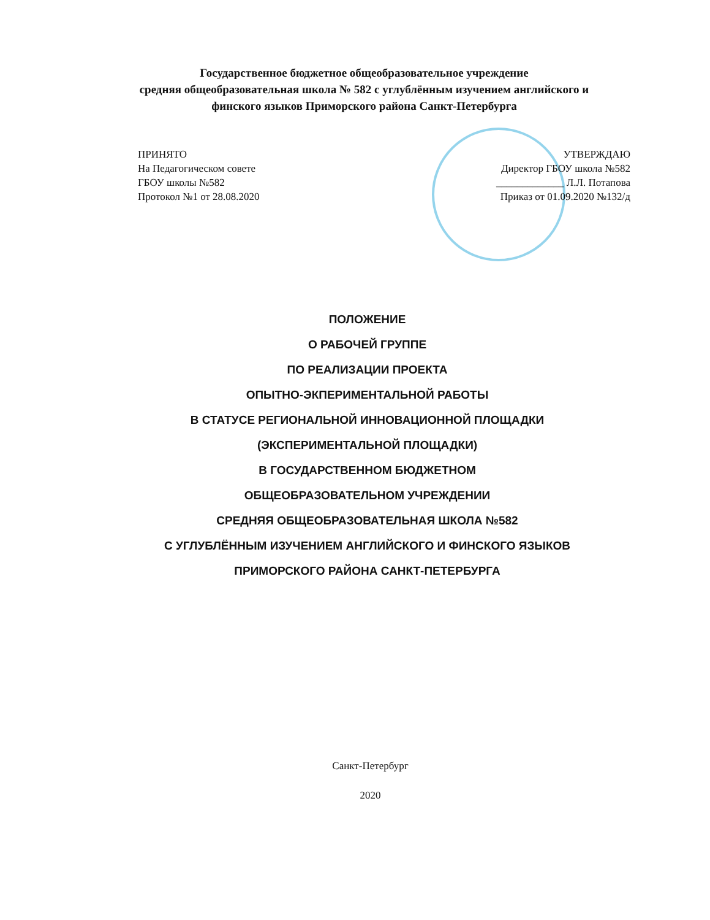Государственное бюджетное общеобразовательное учреждение
средняя общеобразовательная школа № 582 с углублённым изучением английского и
финского языков Приморского района Санкт-Петербурга
ПРИНЯТО
На Педагогическом совете
ГБОУ школы №582
Протокол №1 от 28.08.2020
УТВЕРЖДАЮ
Директор ГБОУ школа №582
_____________ Л.Л. Потапова
Приказ от 01.09.2020 №132/д
ПОЛОЖЕНИЕ
О РАБОЧЕЙ ГРУППЕ
ПО РЕАЛИЗАЦИИ ПРОЕКТА
ОПЫТНО-ЭКПЕРИМЕНТАЛЬНОЙ РАБОТЫ
В СТАТУСЕ РЕГИОНАЛЬНОЙ ИННОВАЦИОННОЙ ПЛОЩАДКИ
(ЭКСПЕРИМЕНТАЛЬНОЙ ПЛОЩАДКИ)
В ГОСУДАРСТВЕННОМ БЮДЖЕТНОМ
ОБЩЕОБРАЗОВАТЕЛЬНОМ УЧРЕЖДЕНИИ
СРЕДНЯЯ ОБЩЕОБРАЗОВАТЕЛЬНАЯ ШКОЛА №582
С УГЛУБЛЁННЫМ ИЗУЧЕНИЕМ АНГЛИЙСКОГО И ФИНСКОГО ЯЗЫКОВ
ПРИМОРСКОГО РАЙОНА САНКТ-ПЕТЕРБУРГА
Санкт-Петербург
2020